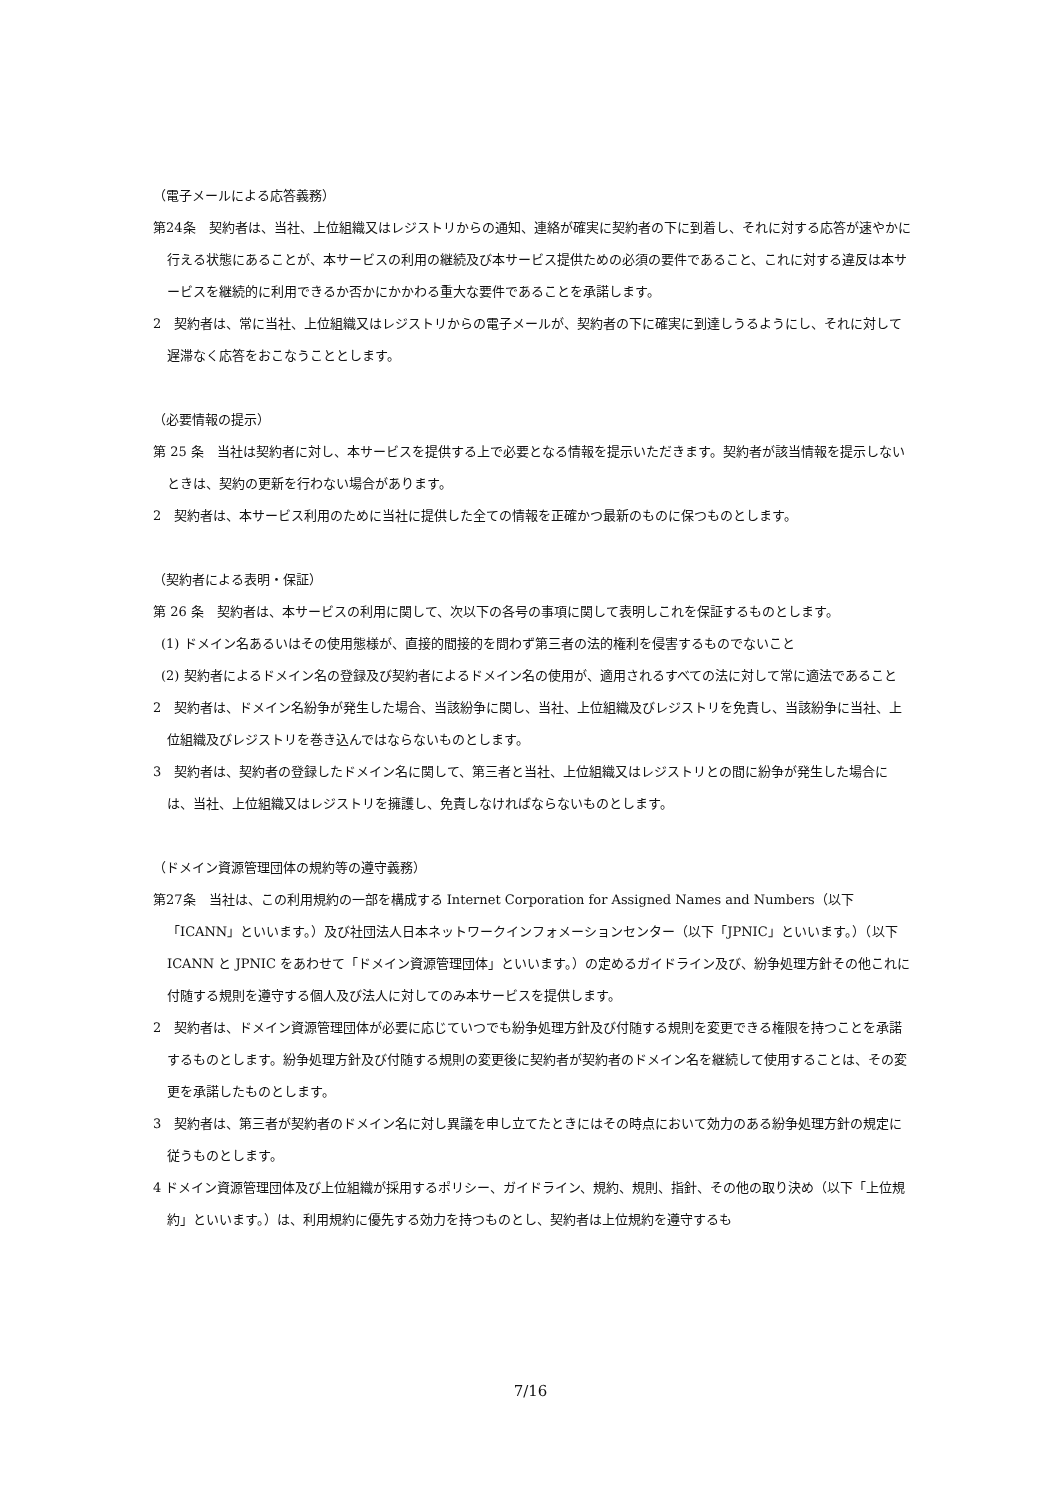（電子メールによる応答義務）
第24条　契約者は、当社、上位組織又はレジストリからの通知、連絡が確実に契約者の下に到着し、それに対する応答が速やかに行える状態にあることが、本サービスの利用の継続及び本サービス提供ための必須の要件であること、これに対する違反は本サービスを継続的に利用できるか否かにかかわる重大な要件であることを承諾します。
2　契約者は、常に当社、上位組織又はレジストリからの電子メールが、契約者の下に確実に到達しうるようにし、それに対して遅滞なく応答をおこなうこととします。
（必要情報の提示）
第 25 条　当社は契約者に対し、本サービスを提供する上で必要となる情報を提示いただきます。契約者が該当情報を提示しないときは、契約の更新を行わない場合があります。
2　契約者は、本サービス利用のために当社に提供した全ての情報を正確かつ最新のものに保つものとします。
（契約者による表明・保証）
第 26 条　契約者は、本サービスの利用に関して、次以下の各号の事項に関して表明しこれを保証するものとします。
(1) ドメイン名あるいはその使用態様が、直接的間接的を問わず第三者の法的権利を侵害するものでないこと
(2) 契約者によるドメイン名の登録及び契約者によるドメイン名の使用が、適用されるすべての法に対して常に適法であること
2　契約者は、ドメイン名紛争が発生した場合、当該紛争に関し、当社、上位組織及びレジストリを免責し、当該紛争に当社、上位組織及びレジストリを巻き込んではならないものとします。
3　契約者は、契約者の登録したドメイン名に関して、第三者と当社、上位組織又はレジストリとの間に紛争が発生した場合には、当社、上位組織又はレジストリを擁護し、免責しなければならないものとします。
（ドメイン資源管理団体の規約等の遵守義務）
第27条　当社は、この利用規約の一部を構成する Internet Corporation for Assigned Names and Numbers（以下「ICANN」といいます。）及び社団法人日本ネットワークインフォメーションセンター（以下「JPNIC」といいます。）（以下 ICANN と JPNIC をあわせて「ドメイン資源管理団体」といいます。）の定めるガイドライン及び、紛争処理方針その他これに付随する規則を遵守する個人及び法人に対してのみ本サービスを提供します。
2　契約者は、ドメイン資源管理団体が必要に応じていつでも紛争処理方針及び付随する規則を変更できる権限を持つことを承諾するものとします。紛争処理方針及び付随する規則の変更後に契約者が契約者のドメイン名を継続して使用することは、その変更を承諾したものとします。
3　契約者は、第三者が契約者のドメイン名に対し異議を申し立てたときにはその時点において効力のある紛争処理方針の規定に従うものとします。
4 ドメイン資源管理団体及び上位組織が採用するポリシー、ガイドライン、規約、規則、指針、その他の取り決め（以下「上位規約」といいます。）は、利用規約に優先する効力を持つものとし、契約者は上位規約を遵守するも
7/16